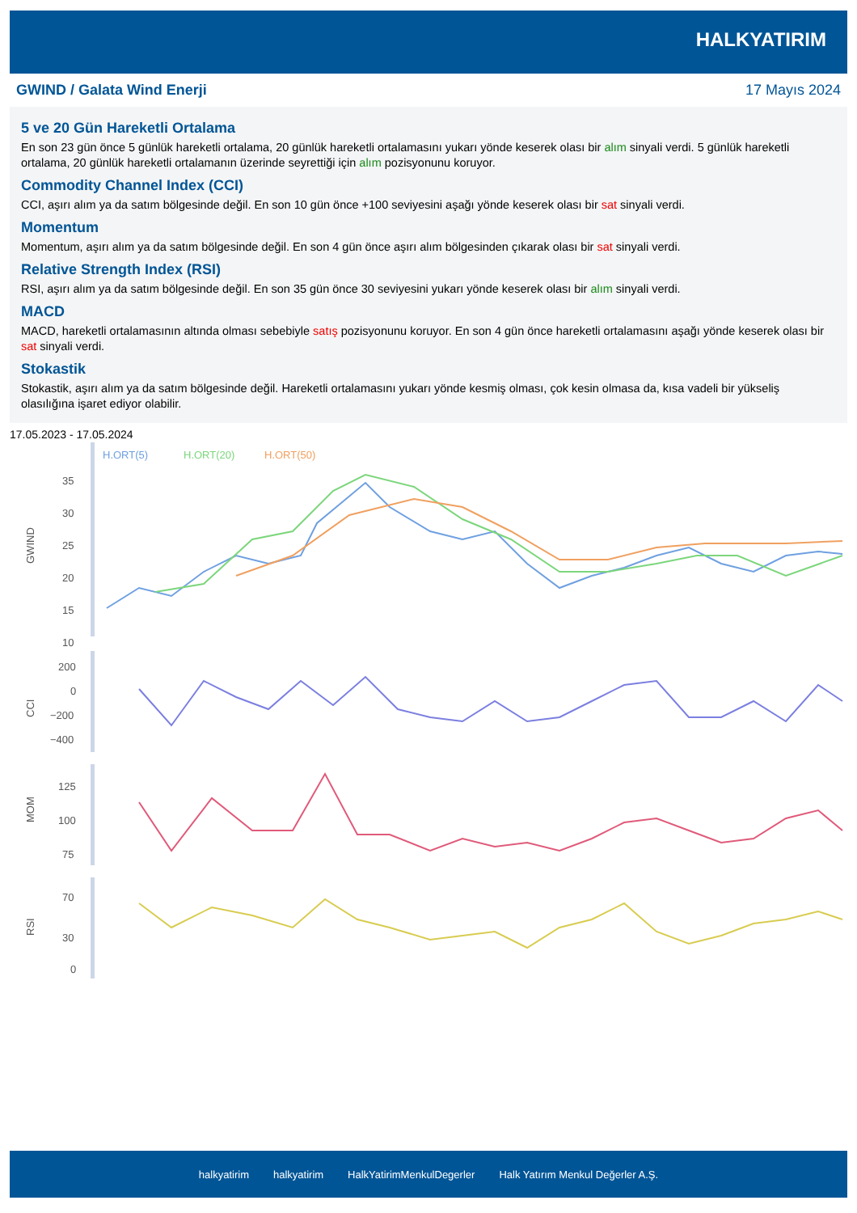HALKYATIRIM
GWIND / Galata Wind Enerji 17 Mayıs 2024
5 ve 20 Gün Hareketli Ortalama
En son 23 gün önce 5 günlük hareketli ortalama, 20 günlük hareketli ortalamasını yukarı yönde keserek olası bir alım sinyali verdi. 5 günlük hareketli ortalama, 20 günlük hareketli ortalamanın üzerinde seyrettiği için alım pozisyonunu koruyor.
Commodity Channel Index (CCI)
CCI, aşırı alım ya da satım bölgesinde değil. En son 10 gün önce +100 seviyesini aşağı yönde keserek olası bir sat sinyali verdi.
Momentum
Momentum, aşırı alım ya da satım bölgesinde değil. En son 4 gün önce aşırı alım bölgesinden çıkarak olası bir sat sinyali verdi.
Relative Strength Index (RSI)
RSI, aşırı alım ya da satım bölgesinde değil. En son 35 gün önce 30 seviyesini yukarı yönde keserek olası bir alım sinyali verdi.
MACD
MACD, hareketli ortalamasının altında olması sebebiyle satış pozisyonunu koruyor. En son 4 gün önce hareketli ortalamasını aşağı yönde keserek olası bir sat sinyali verdi.
Stokastik
Stokastik, aşırı alım ya da satım bölgesinde değil. Hareketli ortalamasını yukarı yönde kesmiş olması, çok kesin olmasa da, kısa vadeli bir yükseliş olasılığına işaret ediyor olabilir.
17.05.2023 - 17.05.2024
H.ORT(5)
H.ORT(20)
H.ORT(50)
35
30
25
20
15
10
GWIND
200
0
−200
−400
CCI
125
100
75
MOM
70
30
0
RSI
halkyatirim halkyatirim HalkYatirimMenkulDegerler Halk Yatırım Menkul Değerler A.Ş.